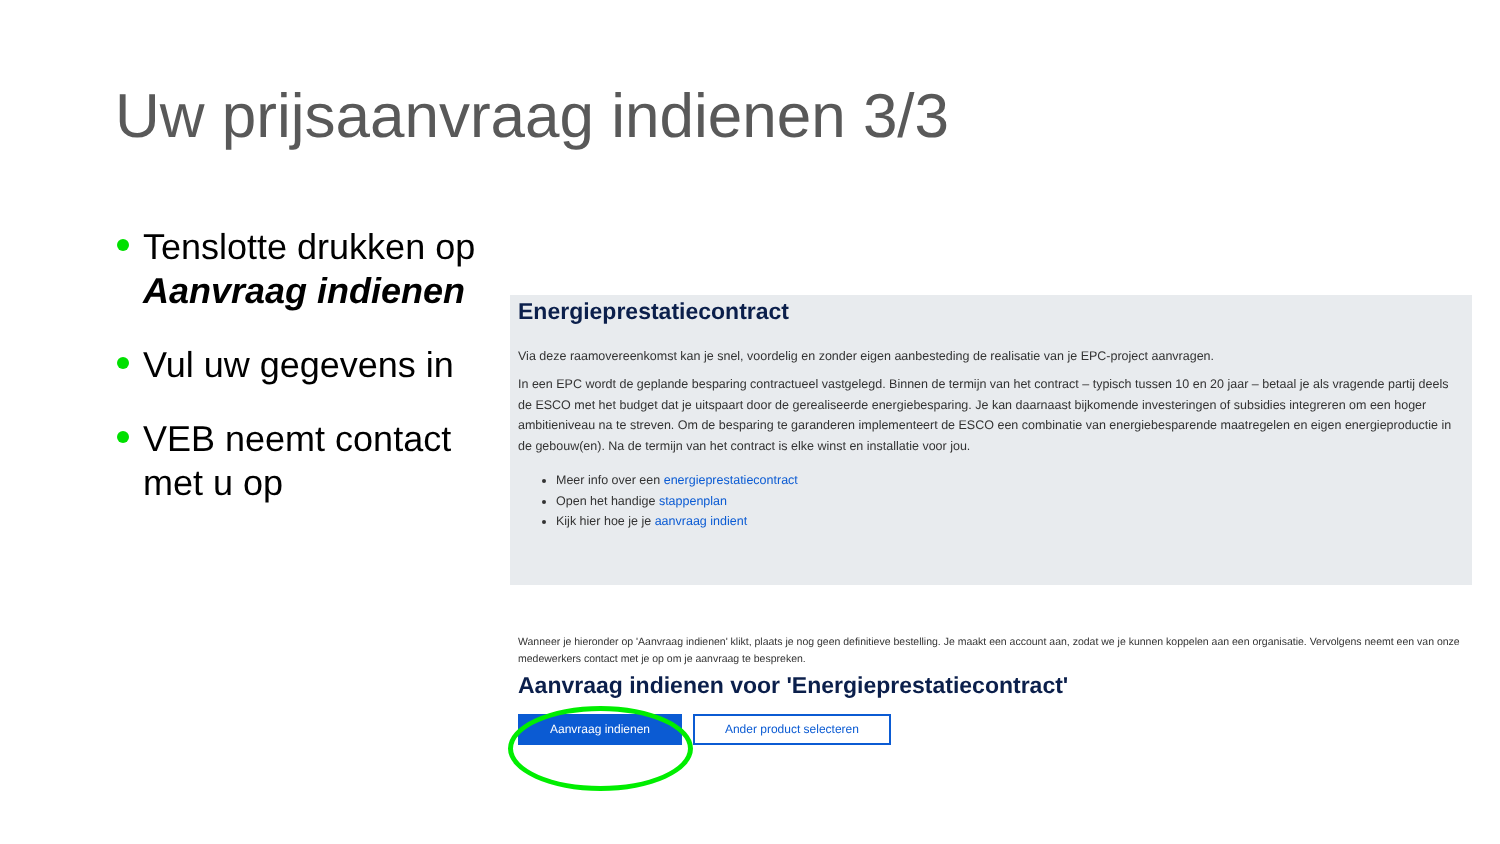Uw prijsaanvraag indienen 3/3
Tenslotte drukken op Aanvraag indienen
Vul uw gegevens in
VEB neemt contact met u op
Energieprestatiecontract
Via deze raamovereenkomst kan je snel, voordelig en zonder eigen aanbesteding de realisatie van je EPC-project aanvragen.
In een EPC wordt de geplande besparing contractueel vastgelegd. Binnen de termijn van het contract – typisch tussen 10 en 20 jaar – betaal je als vragende partij deels de ESCO met het budget dat je uitspaart door de gerealiseerde energiebesparing. Je kan daarnaast bijkomende investeringen of subsidies integreren om een hoger ambitieniveau na te streven. Om de besparing te garanderen implementeert de ESCO een combinatie van energiebesparende maatregelen en eigen energieproductie in de gebouw(en). Na de termijn van het contract is elke winst en installatie voor jou.
Meer info over een energieprestatiecontract
Open het handige stappenplan
Kijk hier hoe je je aanvraag indient
Wanneer je hieronder op 'Aanvraag indienen' klikt, plaats je nog geen definitieve bestelling. Je maakt een account aan, zodat we je kunnen koppelen aan een organisatie. Vervolgens neemt een van onze medewerkers contact met je op om je aanvraag te bespreken.
Aanvraag indienen voor 'Energieprestatiecontract'
Aanvraag indienen Ander product selecteren